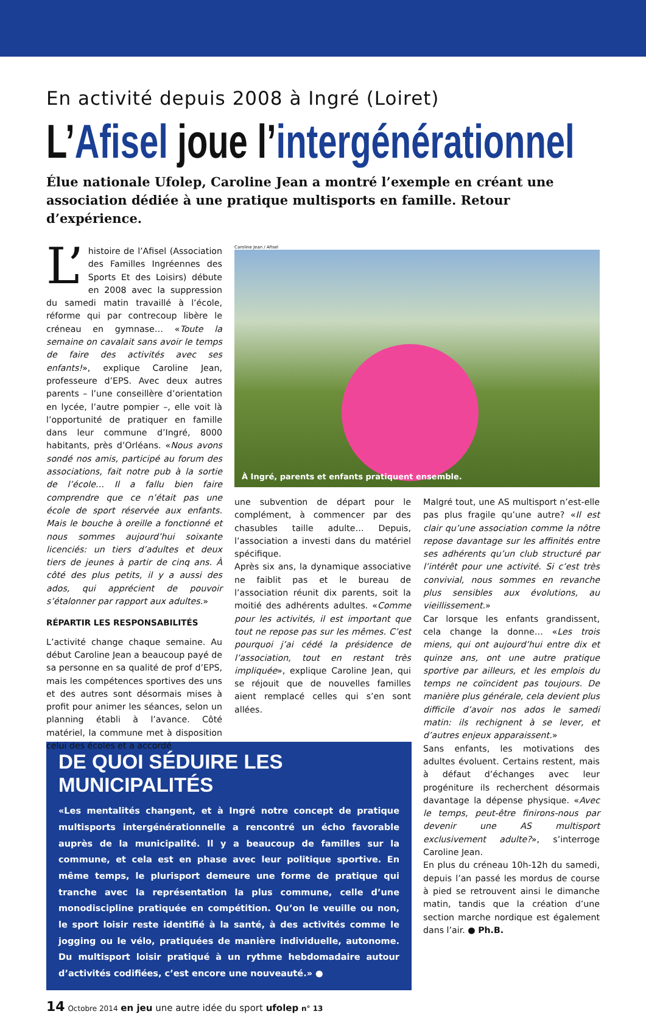En activité depuis 2008 à Ingré (Loiret)
L’Afisel joue l’intergénérationnel
Élue nationale Ufolep, Caroline Jean a montré l’exemple en créant une association dédiée à une pratique multisports en famille. Retour d’expérience.
L’ histoire de l’Afisel (Association des Familles Ingréennes des Sports Et des Loisirs) débute en 2008 avec la suppression du samedi matin travaillé à l’école, réforme qui par contrecoup libère le créneau en gymnase… «Toute la semaine on cavalait sans avoir le temps de faire des activités avec ses enfants!», explique Caroline Jean, professeure d’EPS. Avec deux autres parents – l’une conseillère d’orientation en lycée, l’autre pompier –, elle voit là l’opportunité de pratiquer en famille dans leur commune d’Ingré, 8000 habitants, près d’Orléans. «Nous avons sondé nos amis, participé au forum des associations, fait notre pub à la sortie de l’école… Il a fallu bien faire comprendre que ce n’était pas une école de sport réservée aux enfants. Mais le bouche à oreille a fonctionné et nous sommes aujourd’hui soixante licenciés: un tiers d’adultes et deux tiers de jeunes à partir de cinq ans. À côté des plus petits, il y a aussi des ados, qui apprécient de pouvoir s’étalonner par rapport aux adultes.»
RÉPARTIR LES RESPONSABILITÉS
L’activité change chaque semaine. Au début Caroline Jean a beaucoup payé de sa personne en sa qualité de prof d’EPS, mais les compétences sportives des uns et des autres sont désormais mises à profit pour animer les séances, selon un planning établi à l’avance. Côté matériel, la commune met à disposition celui des écoles et a accordé
Caroline Jean / Afisel
À Ingré, parents et enfants pratiquent ensemble.
une subvention de départ pour le complément, à commencer par des chasubles taille adulte… Depuis, l’association a investi dans du matériel spécifique.
Après six ans, la dynamique associative ne faiblit pas et le bureau de l’association réunit dix parents, soit la moitié des adhérents adultes. «Comme pour les activités, il est important que tout ne repose pas sur les mêmes. C’est pourquoi j’ai cédé la présidence de l’association, tout en restant très impliquée», explique Caroline Jean, qui se réjouit que de nouvelles familles aient remplacé celles qui s’en sont allées.
Malgré tout, une AS multisport n’est-elle pas plus fragile qu’une autre? «Il est clair qu’une association comme la nôtre repose davantage sur les affinités entre ses adhérents qu’un club structuré par l’intérêt pour une activité. Si c’est très convivial, nous sommes en revanche plus sensibles aux évolutions, au vieillissement.»
Car lorsque les enfants grandissent, cela change la donne… «Les trois miens, qui ont aujourd’hui entre dix et quinze ans, ont une autre pratique sportive par ailleurs, et les emplois du temps ne coïncident pas toujours. De manière plus générale, cela devient plus difficile d’avoir nos ados le samedi matin: ils rechignent à se lever, et d’autres enjeux apparaissent.»
Sans enfants, les motivations des adultes évoluent. Certains restent, mais à défaut d’échanges avec leur progéniture ils recherchent désormais davantage la dépense physique. «Avec le temps, peut-être finirons-nous par devenir une AS multisport exclusivement adulte?», s’interroge Caroline Jean.
En plus du créneau 10h-12h du samedi, depuis l’an passé les mordus de course à pied se retrouvent ainsi le dimanche matin, tandis que la création d’une section marche nordique est également dans l’air. ● Ph.B.
DE QUOI SÉDUIRE LES MUNICIPALITÉS
«Les mentalités changent, et à Ingré notre concept de pratique multisports intergénérationnelle a rencontré un écho favorable auprès de la municipalité. Il y a beaucoup de familles sur la commune, et cela est en phase avec leur politique sportive. En même temps, le plurisport demeure une forme de pratique qui tranche avec la représentation la plus commune, celle d’une monodiscipline pratiquée en compétition. Qu’on le veuille ou non, le sport loisir reste identifié à la santé, à des activités comme le jogging ou le vélo, pratiquées de manière individuelle, autonome. Du multisport loisir pratiqué à un rythme hebdomadaire autour d’activités codifiées, c’est encore une nouveauté.» ●
14 Octobre 2014 en jeu une autre idée du sport ufolep n° 13